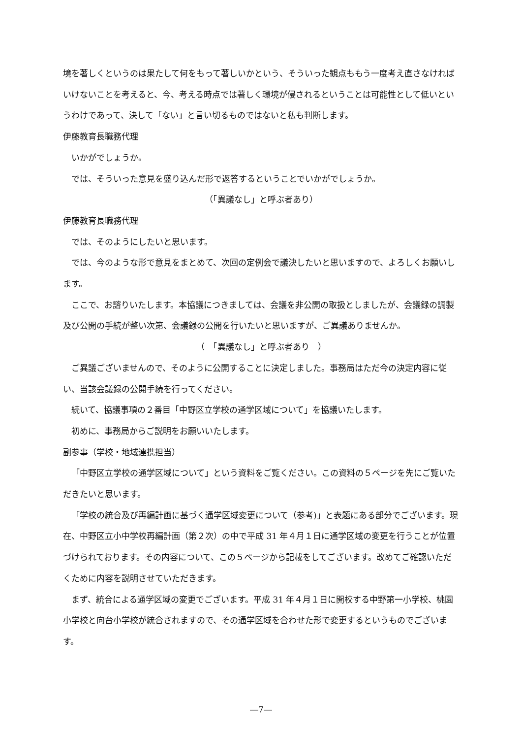境を著しくというのは果たして何をもって著しいかという、そういった観点ももう一度考え直さなければいけないことを考えると、今、考える時点では著しく環境が侵されるということは可能性として低いというわけであって、決して「ない」と言い切るものではないと私も判断します。
伊藤教育長職務代理
いかがでしょうか。
では、そういった意見を盛り込んだ形で返答するということでいかがでしょうか。
（「異議なし」と呼ぶ者あり）
伊藤教育長職務代理
では、そのようにしたいと思います。
では、今のような形で意見をまとめて、次回の定例会で議決したいと思いますので、よろしくお願いします。
ここで、お諮りいたします。本協議につきましては、会議を非公開の取扱としましたが、会議録の調製及び公開の手続が整い次第、会議録の公開を行いたいと思いますが、ご異議ありませんか。
（　「異議なし」と呼ぶ者あり　）
ご異議ございませんので、そのように公開することに決定しました。事務局はただ今の決定内容に従い、当該会議録の公開手続を行ってください。
続いて、協議事項の２番目「中野区立学校の通学区域について」を協議いたします。
初めに、事務局からご説明をお願いいたします。
副参事（学校・地域連携担当）
「中野区立学校の通学区域について」という資料をご覧ください。この資料の５ページを先にご覧いただきたいと思います。
「学校の統合及び再編計画に基づく通学区域変更について（参考)」と表題にある部分でございます。現在、中野区立小中学校再編計画（第２次）の中で平成 31 年４月１日に通学区域の変更を行うことが位置づけられております。その内容について、この５ページから記載をしてございます。改めてご確認いただくために内容を説明させていただきます。
まず、統合による通学区域の変更でございます。平成 31 年４月１日に開校する中野第一小学校、桃園小学校と向台小学校が統合されますので、その通学区域を合わせた形で変更するというものでございます。
―7―